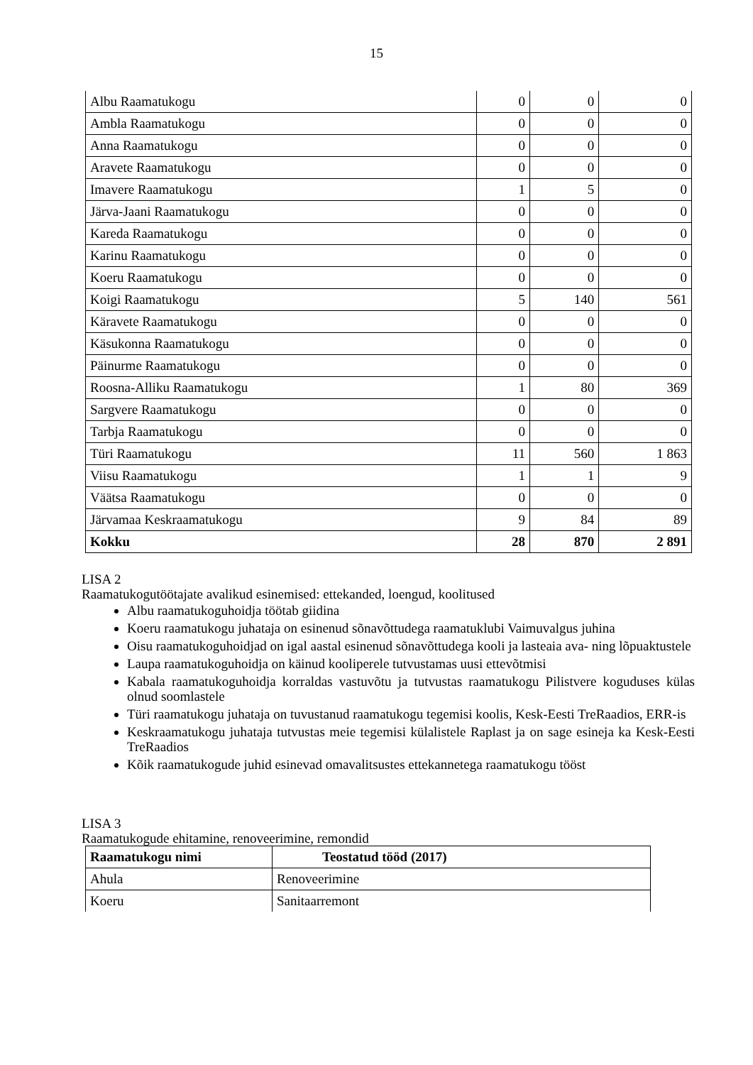15
| Albu Raamatukogu | 0 | 0 | 0 |
| Ambla Raamatukogu | 0 | 0 | 0 |
| Anna Raamatukogu | 0 | 0 | 0 |
| Aravete Raamatukogu | 0 | 0 | 0 |
| Imavere Raamatukogu | 1 | 5 | 0 |
| Järva-Jaani Raamatukogu | 0 | 0 | 0 |
| Kareda Raamatukogu | 0 | 0 | 0 |
| Karinu Raamatukogu | 0 | 0 | 0 |
| Koeru Raamatukogu | 0 | 0 | 0 |
| Koigi Raamatukogu | 5 | 140 | 561 |
| Käravete Raamatukogu | 0 | 0 | 0 |
| Käsukonna Raamatukogu | 0 | 0 | 0 |
| Päinurme Raamatukogu | 0 | 0 | 0 |
| Roosna-Alliku Raamatukogu | 1 | 80 | 369 |
| Sargvere Raamatukogu | 0 | 0 | 0 |
| Tarbja Raamatukogu | 0 | 0 | 0 |
| Türi Raamatukogu | 11 | 560 | 1 863 |
| Viisu Raamatukogu | 1 | 1 | 9 |
| Väätsa Raamatukogu | 0 | 0 | 0 |
| Järvamaa Keskraamatukogu | 9 | 84 | 89 |
| Kokku | 28 | 870 | 2 891 |
LISA 2
Raamatukogutöötajate avalikud esinemised: ettekanded, loengud, koolitused
Albu raamatukoguhoidja töötab giidina
Koeru raamatukogu juhataja on esinenud sõnavõttudega raamatuklubi Vaimuvalgus juhina
Oisu raamatukoguhoidjad on igal aastal esinenud sõnavõttudega kooli ja lasteaia ava- ning lõpuaktustele
Laupa raamatukoguhoidja on käinud kooliperele tutvustamas uusi ettevõtmisi
Kabala raamatukoguhoidja korraldas vastuvõtu ja tutvustas raamatukogu Pilistvere koguduses külas olnud soomlastele
Türi raamatukogu juhataja on tuvustanud raamatukogu tegemisi koolis, Kesk-Eesti TreRaadios, ERR-is
Keskraamatukogu juhataja tutvustas meie tegemisi külalistele Raplast ja on sage esineja ka Kesk-Eesti TreRaadios
Kõik raamatukogude juhid esinevad omavalitsustes ettekannetega raamatukogu tööst
LISA 3
Raamatukogude ehitamine, renoveerimine, remondid
| Raamatukogu nimi | Teostatud tööd (2017) |
| --- | --- |
| Ahula | Renoveerimine |
| Koeru | Sanitaarremont |